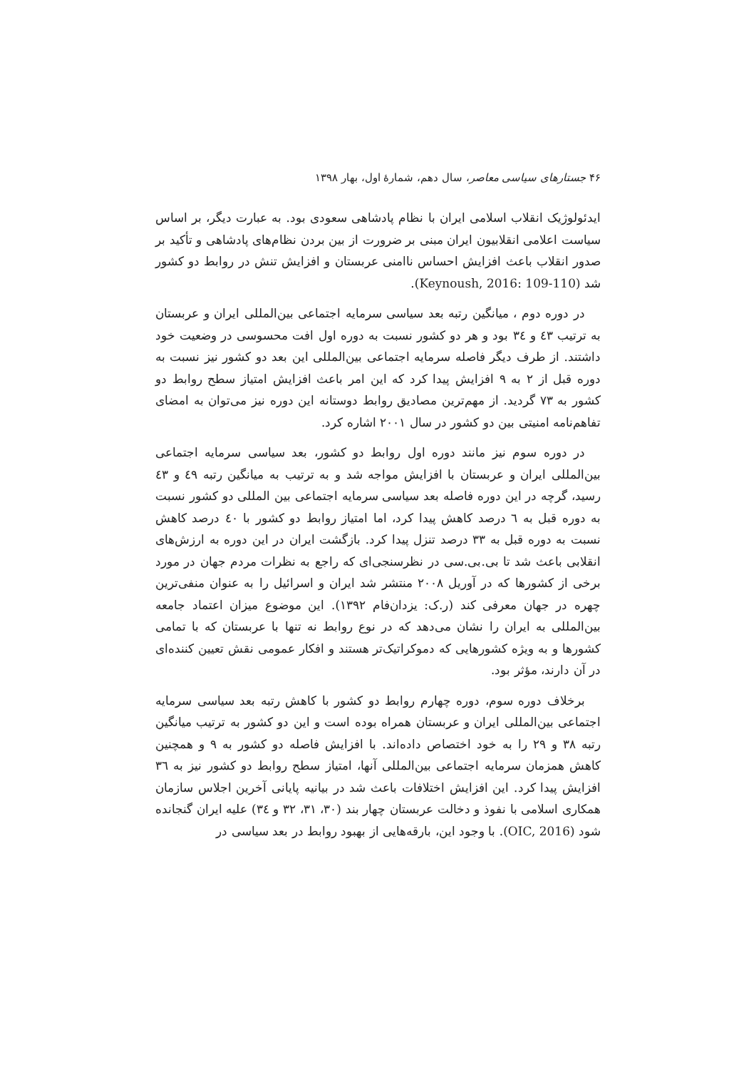۴۶ جستارهای سیاسی معاصر، سال دهم، شمارهٔ اول، بهار ۱۳۹۸
ایدئولوژیک انقلاب اسلامی ایران با نظام پادشاهی سعودی بود. به عبارت دیگر، بر اساس سیاست اعلامی انقلابیون ایران مبنی بر ضرورت از بین بردن نظام‌های پادشاهی و تأکید بر صدور انقلاب باعث افزایش احساس ناامنی عربستان و افزایش تنش در روابط دو کشور شد (Keynoush, 2016: 109-110).
در دوره دوم ، میانگین رتبه بعد سیاسی سرمایه اجتماعی بین‌المللی ایران و عربستان به ترتیب ٤٣ و ٣٤ بود و هر دو کشور نسبت به دوره اول افت محسوسی در وضعیت خود داشتند. از طرف دیگر فاصله سرمایه اجتماعی بین‌المللی این بعد دو کشور نیز نسبت به دوره قبل از ٢ به ٩ افزایش پیدا کرد که این امر باعث افزایش امتیاز سطح روابط دو کشور به ٧٣ گردید. از مهم‌ترین مصادیق روابط دوستانه این دوره نیز می‌توان به امضای تفاهم‌نامه امنیتی بین دو کشور در سال ٢٠٠١ اشاره کرد.
در دوره سوم نیز مانند دوره اول روابط دو کشور، بعد سیاسی سرمایه اجتماعی بین‌المللی ایران و عربستان با افزایش مواجه شد و به ترتیب به میانگین رتبه ٤٩ و ٤٣ رسید، گرچه در این دوره فاصله بعد سیاسی سرمایه اجتماعی بین المللی دو کشور نسبت به دوره قبل به ٦ درصد کاهش پیدا کرد، اما امتیاز روابط دو کشور با ٤٠ درصد کاهش نسبت به دوره قبل به ٣٣ درصد تنزل پیدا کرد. بازگشت ایران در این دوره به ارزش‌های انقلابی باعث شد تا بی.بی.سی در نظرسنجی‌ای که راجع به نظرات مردم جهان در مورد برخی از کشورها که در آوریل ٢٠٠٨ منتشر شد ایران و اسرائیل را به عنوان منفی‌ترین چهره در جهان معرفی کند (ر.ک: یزدان‌فام ١٣٩٢). این موضوع میزان اعتماد جامعه بین‌المللی به ایران را نشان می‌دهد که در نوع روابط نه تنها با عربستان که با تمامی کشورها و به ویژه کشورهایی که دموکراتیک‌تر هستند و افکار عمومی نقش تعیین کننده‌ای در آن دارند، مؤثر بود.
برخلاف دوره سوم، دوره چهارم روابط دو کشور با کاهش رتبه بعد سیاسی سرمایه اجتماعی بین‌المللی ایران و عربستان همراه بوده است و این دو کشور به ترتیب میانگین رتبه ٣٨ و ٢٩ را به خود اختصاص داده‌اند. با افزایش فاصله دو کشور به ٩ و همچنین کاهش همزمان سرمایه اجتماعی بین‌المللی آنها، امتیاز سطح روابط دو کشور نیز به ٣٦ افزایش پیدا کرد. این افزایش اختلافات باعث شد در بیانیه پایانی آخرین اجلاس سازمان همکاری اسلامی با نفوذ و دخالت عربستان چهار بند (٣٠، ٣١، ٣٢ و ٣٤) علیه ایران گنجانده شود (OIC, 2016). با وجود این، بارقه‌هایی از بهبود روابط در بعد سیاسی در